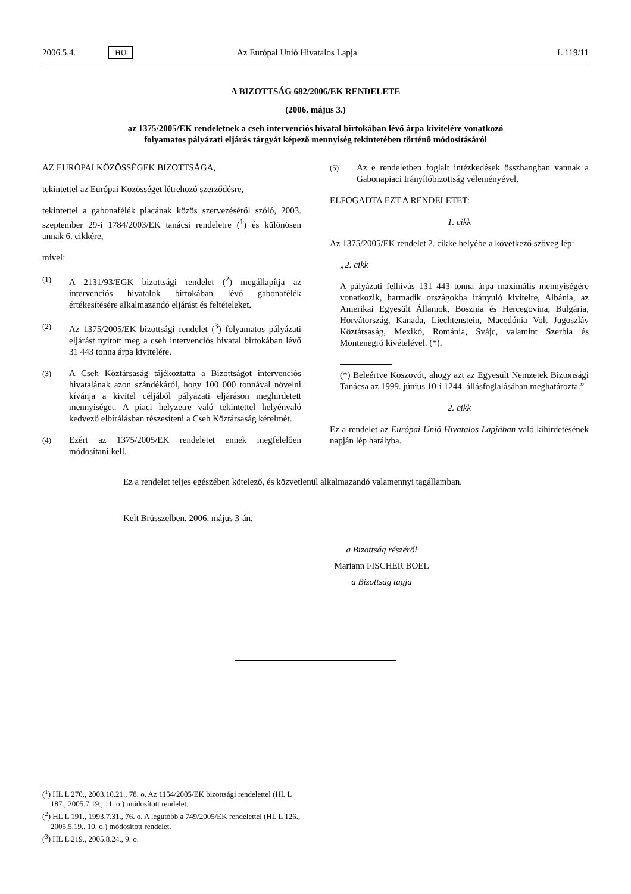2006.5.4. HU Az Európai Unió Hivatalos Lapja L 119/11
A BIZOTTSÁG 682/2006/EK RENDELETE
(2006. május 3.)
az 1375/2005/EK rendeletnek a cseh intervenciós hivatal birtokában lévő árpa kivitelére vonatkozó
folyamatos pályázati eljárás tárgyát képező mennyiség tekintetében történő módosításáról
AZ EURÓPAI KÖZÖSSÉGEK BIZOTTSÁGA,
tekintettel az Európai Közösséget létrehozó szerződésre,
tekintettel a gabonafélék piacának közös szervezéséről szóló, 2003. szeptember 29-i 1784/2003/EK tanácsi rendeletre (<sup>1</sup>) és különösen annak 6. cikkére,
mivel:
(1) A 2131/93/EGK bizottsági rendelet (<sup>2</sup>) megállapítja az intervenciós hivatalok birtokában lévő gabonafélék értékesítésére alkalmazandó eljárást és feltételeket.
(2) Az 1375/2005/EK bizottsági rendelet (<sup>3</sup>) folyamatos pályázati eljárást nyitott meg a cseh intervenciós hivatal birtokában lévő 31 443 tonna árpa kivitelére.
(3) A Cseh Köztársaság tájékoztatta a Bizottságot intervenciós hivatalának azon szándékáról, hogy 100 000 tonnával növelni kívánja a kivitel céljából pályázati eljáráson meghirdetett mennyiséget. A piaci helyzetre való tekintettel helyénvaló kedvező elbírálásban részesíteni a Cseh Köztársaság kérelmét.
(4) Ezért az 1375/2005/EK rendeletet ennek megfelelően módosítani kell.
(5) Az e rendeletben foglalt intézkedések összhangban vannak a Gabonapiaci Irányítóbizottság véleményével,
ELFOGADTA EZT A RENDELETET:
1. cikk
Az 1375/2005/EK rendelet 2. cikke helyébe a következő szöveg lép:
„2. cikk
A pályázati felhívás 131 443 tonna árpa maximális mennyiségére vonatkozik, harmadik országokba irányuló kivitelre, Albánia, az Amerikai Egyesült Államok, Bosznia és Hercegovina, Bulgária, Horvátország, Kanada, Liechtenstein, Macedónia Volt Jugoszláv Köztársaság, Mexikó, Románia, Svájc, valamint Szerbia és Montenegró kivételével. (*).
(*) Beleértve Koszovót, ahogy azt az Egyesült Nemzetek Biztonsági Tanácsa az 1999. június 10-i 1244. állásfoglalásában meghatározta.”
2. cikk
Ez a rendelet az Európai Unió Hivatalos Lapjában való kihirdetésének napján lép hatályba.
Ez a rendelet teljes egészében kötelező, és közvetlenül alkalmazandó valamennyi tagállamban.
Kelt Brüsszelben, 2006. május 3-án.
a Bizottság részéről
Mariann FISCHER BOEL
a Bizottság tagja
(<sup>1</sup>) HL L 270., 2003.10.21., 78. o. Az 1154/2005/EK bizottsági rendelettel (HL L 187., 2005.7.19., 11. o.) módosított rendelet.
(<sup>2</sup>) HL L 191., 1993.7.31., 76. o. A legutóbb a 749/2005/EK rendelettel (HL L 126., 2005.5.19., 10. o.) módosított rendelet.
(<sup>3</sup>) HL L 219., 2005.8.24., 9. o.